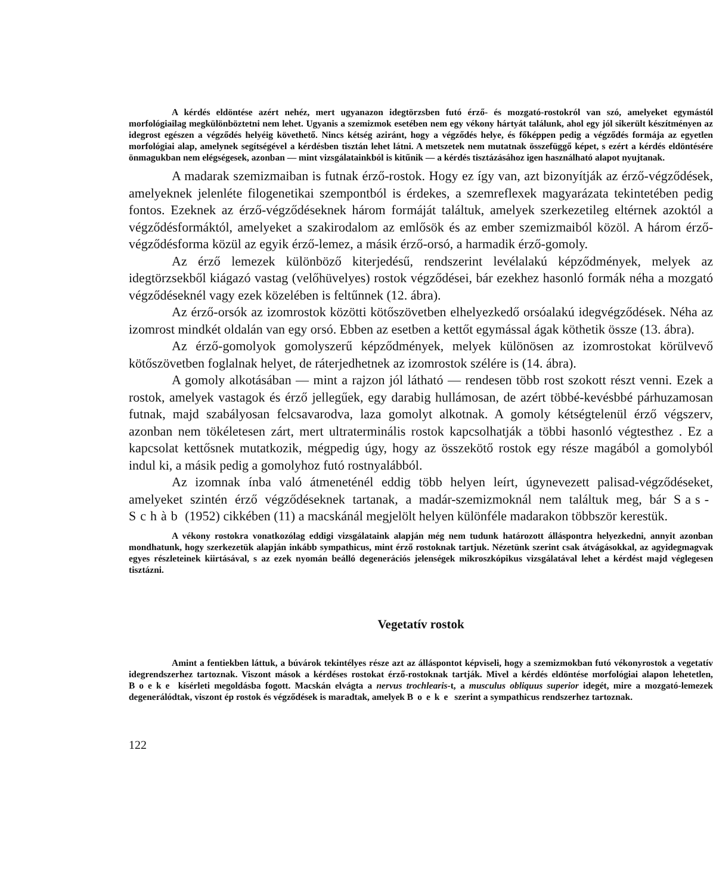A kérdés eldöntése azért nehéz, mert ugyanazon idegtörzsben futó érző- és mozgató-rostokról van szó, amelyeket egymástól morfológiailag megkülönböztetni nem lehet. Ugyanis a szemizmok esetében nem egy vékony hártyát találunk, ahol egy jól sikerült készítményen az idegrost egészen a végződés helyéig követhető. Nincs kétség aziránt, hogy a végződés helye, és főképpen pedig a végződés formája az egyetlen morfológiai alap, amelynek segítségével a kérdésben tisztán lehet látni. A metszetek nem mutatnak összefüggő képet, s ezért a kérdés eldöntésére önmagukban nem elégségesek, azonban — mint vizsgálatainkból is kitűnik — a kérdés tisztázásához igen használható alapot nyujtanak.
A madarak szemizmaiban is futnak érző-rostok. Hogy ez így van, azt bizonyítják az érző-végződések, amelyeknek jelenléte filogenetikai szempontból is érdekes, a szemreflexek magyarázata tekintetében pedig fontos. Ezeknek az érző-végződéseknek három formáját találtuk, amelyek szerkezetileg eltérnek azoktól a végződésformáktól, amelyeket a szakirodalom az emlősök és az ember szemizmaiból közöl. A három érző-végződésforma közül az egyik érző-lemez, a másik érző-orsó, a harmadik érző-gomoly.
Az érző lemezek különböző kiterjedésű, rendszerint levélalakú képződmények, melyek az idegtörzsekből kiágazó vastag (velőhüvelyes) rostok végződései, bár ezekhez hasonló formák néha a mozgató végződéseknél vagy ezek közelében is feltűnnek (12. ábra).
Az érző-orsók az izomrostok közötti kötőszövetben elhelyezkedő orsóalakú idegvégződések. Néha az izomrost mindkét oldalán van egy orsó. Ebben az esetben a kettőt egymással ágak köthetik össze (13. ábra).
Az érző-gomolyok gomolyszerű képződmények, melyek különösen az izomrostokat körülvevő kötőszövetben foglalnak helyet, de ráterjedhetnek az izomrostok szélére is (14. ábra).
A gomoly alkotásában — mint a rajzon jól látható — rendesen több rost szokott részt venni. Ezek a rostok, amelyek vastagok és érző jellegűek, egy darabig hullámosan, de azért többé-kevésbbé párhuzamosan futnak, majd szabályosan felcsavarodva, laza gomolyt alkotnak. A gomoly kétségtelenül érző végszerv, azonban nem tökéletesen zárt, mert ultraterminális rostok kapcsolhatják a többi hasonló végtesthez . Ez a kapcsolat kettősnek mutatkozik, mégpedig úgy, hogy az összekötő rostok egy része magából a gomolyból indul ki, a másik pedig a gomolyhoz futó rostnyalábból.
Az izomnak ínba való átmeneténél eddig több helyen leírt, úgynevezett palisad-végződéseket, amelyeket szintén érző végződéseknek tartanak, a madár-szemizmoknál nem találtuk meg, bár Sas-Schàb (1952) cikkében (11) a macskánál megjelölt helyen különféle madarakon többször kerestük.
A vékony rostokra vonatkozólag eddigi vizsgálataink alapján még nem tudunk határozott álláspontra helyezkedni, annyit azonban mondhatunk, hogy szerkezetük alapján inkább sympathicus, mint érző rostoknak tartjuk. Nézetünk szerint csak átvágásokkal, az agyidegmagvak egyes részleteinek kiirtásával, s az ezek nyomán beálló degenerációs jelenségek mikroszkópikus vizsgálatával lehet a kérdést majd véglegesen tisztázni.
Vegetatív rostok
Amint a fentiekben láttuk, a búvárok tekintélyes része azt az álláspontot képviseli, hogy a szemizmokban futó vékonyrostok a vegetatív idegrendszerhez tartoznak. Viszont mások a kérdéses rostokat érző-rostoknak tartják. Mivel a kérdés eldöntése morfológiai alapon lehetetlen, Boeke kísérleti megoldásba fogott. Macskán elvágta a nervus trochlearis-t, a musculus obliquus superior idegét, mire a mozgató-lemezek degenerálódtak, viszont ép rostok és végződések is maradtak, amelyek Boeke szerint a sympathicus rendszerhez tartoznak.
122